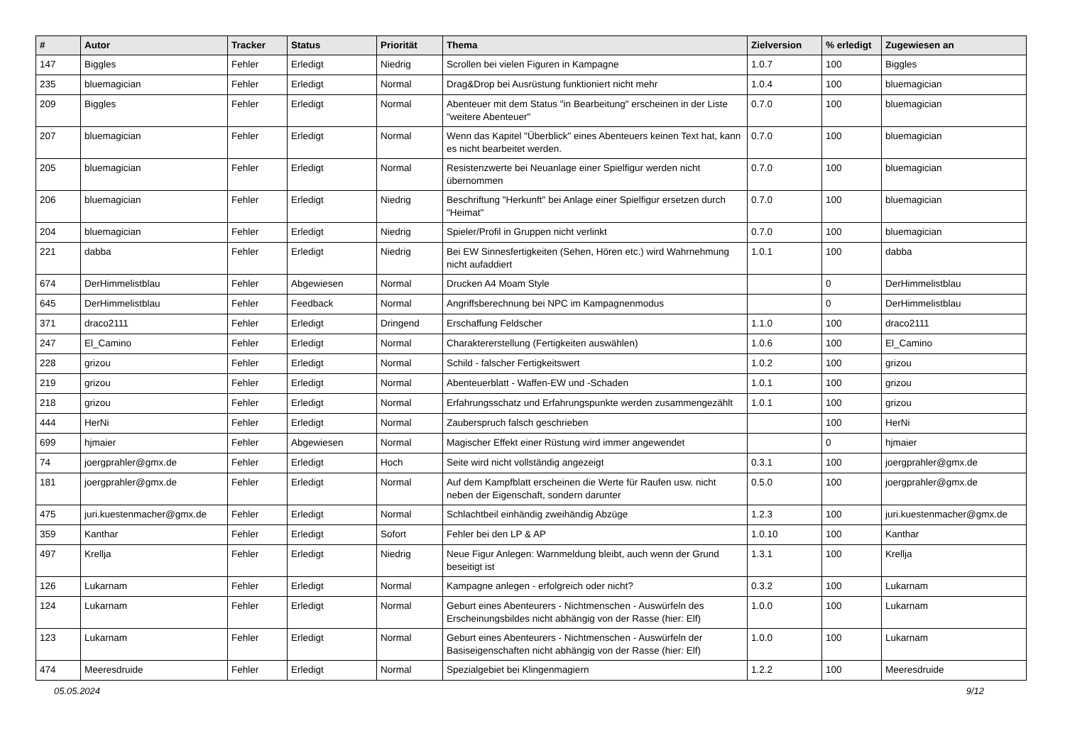| # | Autor | Tracker | Status | Priorität | Thema | Zielversion | % erledigt | Zugewiesen an |
| --- | --- | --- | --- | --- | --- | --- | --- | --- |
| 147 | Biggles | Fehler | Erledigt | Niedrig | Scrollen bei vielen Figuren in Kampagne | 1.0.7 | 100 | Biggles |
| 235 | bluemagician | Fehler | Erledigt | Normal | Drag&Drop bei Ausrüstung funktioniert nicht mehr | 1.0.4 | 100 | bluemagician |
| 209 | Biggles | Fehler | Erledigt | Normal | Abenteuer mit dem Status "in Bearbeitung" erscheinen in der Liste "weitere Abenteuer" | 0.7.0 | 100 | bluemagician |
| 207 | bluemagician | Fehler | Erledigt | Normal | Wenn das Kapitel "Überblick" eines Abenteuers keinen Text hat, kann es nicht bearbeitet werden. | 0.7.0 | 100 | bluemagician |
| 205 | bluemagician | Fehler | Erledigt | Normal | Resistenzwerte bei Neuanlage einer Spielfigur werden nicht übernommen | 0.7.0 | 100 | bluemagician |
| 206 | bluemagician | Fehler | Erledigt | Niedrig | Beschriftung "Herkunft" bei Anlage einer Spielfigur ersetzen durch "Heimat" | 0.7.0 | 100 | bluemagician |
| 204 | bluemagician | Fehler | Erledigt | Niedrig | Spieler/Profil in Gruppen nicht verlinkt | 0.7.0 | 100 | bluemagician |
| 221 | dabba | Fehler | Erledigt | Niedrig | Bei EW Sinnesfertigkeiten (Sehen, Hören etc.) wird Wahrnehmung nicht aufaddiert | 1.0.1 | 100 | dabba |
| 674 | DerHimmelistblau | Fehler | Abgewiesen | Normal | Drucken A4 Moam Style | | 0 | DerHimmelistblau |
| 645 | DerHimmelistblau | Fehler | Feedback | Normal | Angriffsberechnung bei NPC im Kampagnenmodus | | 0 | DerHimmelistblau |
| 371 | draco2111 | Fehler | Erledigt | Dringend | Erschaffung Feldscher | 1.1.0 | 100 | draco2111 |
| 247 | El_Camino | Fehler | Erledigt | Normal | Charaktererstellung (Fertigkeiten auswählen) | 1.0.6 | 100 | El_Camino |
| 228 | grizou | Fehler | Erledigt | Normal | Schild - falscher Fertigkeitswert | 1.0.2 | 100 | grizou |
| 219 | grizou | Fehler | Erledigt | Normal | Abenteuerblatt - Waffen-EW und -Schaden | 1.0.1 | 100 | grizou |
| 218 | grizou | Fehler | Erledigt | Normal | Erfahrungsschatz und Erfahrungspunkte werden zusammengezählt | 1.0.1 | 100 | grizou |
| 444 | HerNi | Fehler | Erledigt | Normal | Zauberspruch falsch geschrieben | | 100 | HerNi |
| 699 | hjmaier | Fehler | Abgewiesen | Normal | Magischer Effekt einer Rüstung wird immer angewendet | | 0 | hjmaier |
| 74 | joergprahler@gmx.de | Fehler | Erledigt | Hoch | Seite wird nicht vollständig angezeigt | 0.3.1 | 100 | joergprahler@gmx.de |
| 181 | joergprahler@gmx.de | Fehler | Erledigt | Normal | Auf dem Kampfblatt erscheinen die Werte für Raufen usw. nicht neben der Eigenschaft, sondern darunter | 0.5.0 | 100 | joergprahler@gmx.de |
| 475 | juri.kuestenmacher@gmx.de | Fehler | Erledigt | Normal | Schlachtbeil einhändig zweihändig Abzüge | 1.2.3 | 100 | juri.kuestenmacher@gmx.de |
| 359 | Kanthar | Fehler | Erledigt | Sofort | Fehler bei den LP & AP | 1.0.10 | 100 | Kanthar |
| 497 | Krellja | Fehler | Erledigt | Niedrig | Neue Figur Anlegen: Warnmeldung bleibt, auch wenn der Grund beseitigt ist | 1.3.1 | 100 | Krellja |
| 126 | Lukarnam | Fehler | Erledigt | Normal | Kampagne anlegen - erfolgreich oder nicht? | 0.3.2 | 100 | Lukarnam |
| 124 | Lukarnam | Fehler | Erledigt | Normal | Geburt eines Abenteurers - Nichtmenschen - Auswürfeln des Erscheinungsbildes nicht abhängig von der Rasse (hier: Elf) | 1.0.0 | 100 | Lukarnam |
| 123 | Lukarnam | Fehler | Erledigt | Normal | Geburt eines Abenteurers - Nichtmenschen - Auswürfeln der Basiseigenschaften nicht abhängig von der Rasse (hier: Elf) | 1.0.0 | 100 | Lukarnam |
| 474 | Meeresdruide | Fehler | Erledigt | Normal | Spezialgebiet bei Klingenmagiern | 1.2.2 | 100 | Meeresdruide |
05.05.2024 9/12